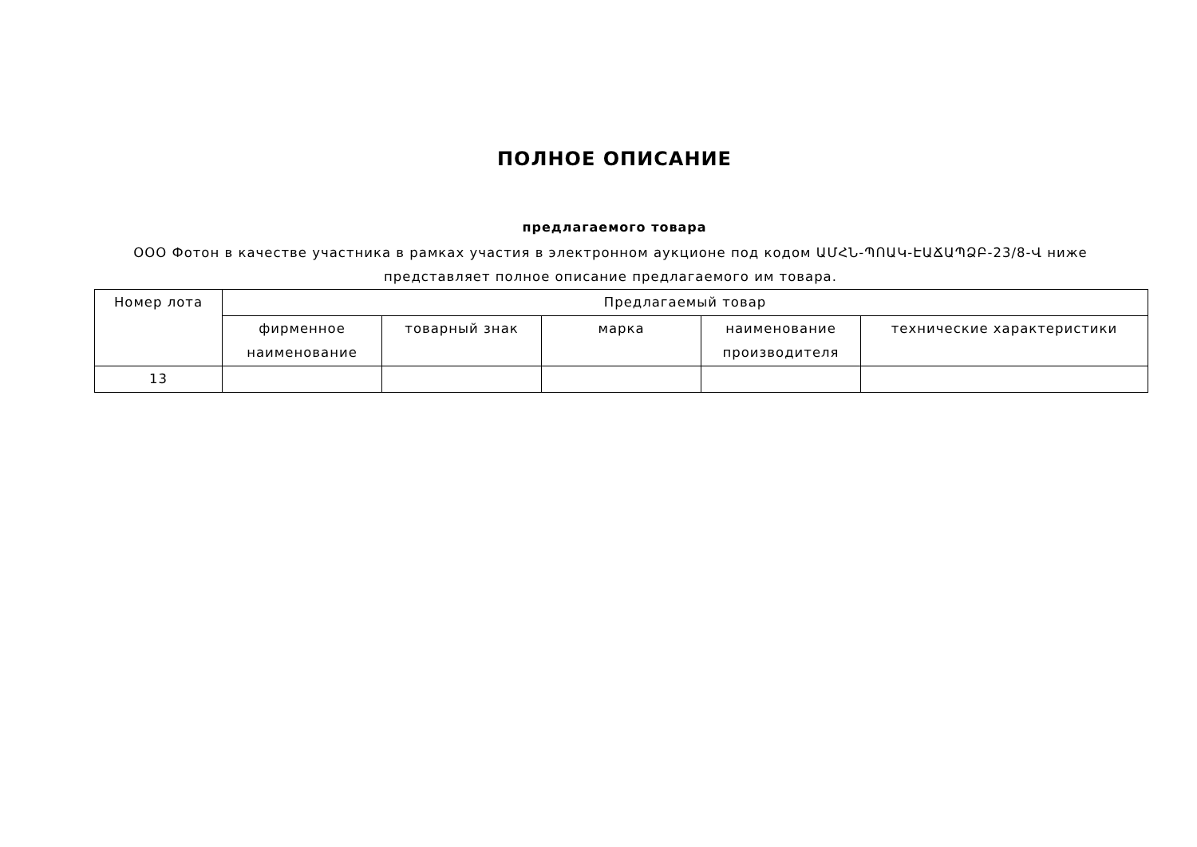ПОЛНОЕ ОПИСАНИЕ
предлагаемого товара
ООО Фотон в качестве участника в рамках участия в электронном аукционе под кодом ԱՄՀՆ-ՊՈԱԿ-ԷԱՃԱՊՁԲ-23/8-Վ ниже представляет полное описание предлагаемого им товара.
| Номер лота | Предлагаемый товар | | | | |
| --- | --- | --- | --- | --- | --- |
| | фирменное наименование | товарный знак | марка | наименование производителя | технические характеристики |
| 13 | | | | | |